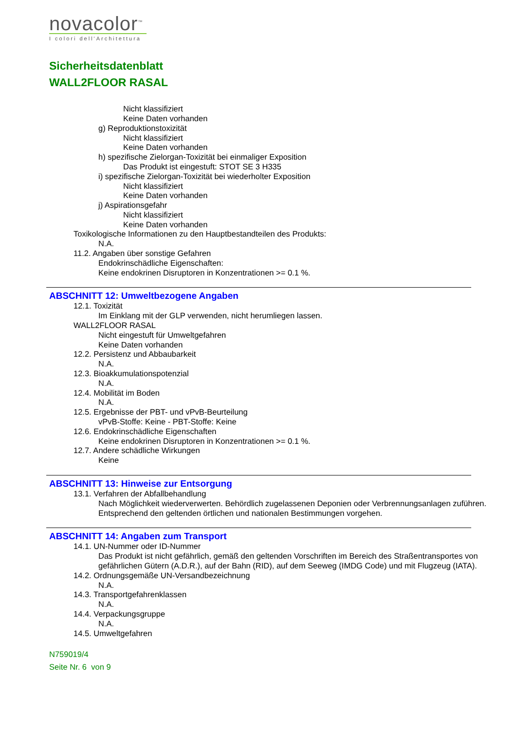novacolor<sup>™</sup>
I colori dell'Architettura
Sicherheitsdatenblatt
WALL2FLOOR RASAL
Nicht klassifiziert
Keine Daten vorhanden
g) Reproduktionstoxizität
Nicht klassifiziert
Keine Daten vorhanden
h) spezifische Zielorgan-Toxizität bei einmaliger Exposition
Das Produkt ist eingestuft: STOT SE 3 H335
i) spezifische Zielorgan-Toxizität bei wiederholter Exposition
Nicht klassifiziert
Keine Daten vorhanden
j) Aspirationsgefahr
Nicht klassifiziert
Keine Daten vorhanden
Toxikologische Informationen zu den Hauptbestandteilen des Produkts:
N.A.
11.2. Angaben über sonstige Gefahren
Endokrinschädliche Eigenschaften:
Keine endokrinen Disruptoren in Konzentrationen >= 0.1 %.
ABSCHNITT 12: Umweltbezogene Angaben
12.1. Toxizität
Im Einklang mit der GLP verwenden, nicht herumliegen lassen.
WALL2FLOOR RASAL
Nicht eingestuft für Umweltgefahren
Keine Daten vorhanden
12.2. Persistenz und Abbaubarkeit
N.A.
12.3. Bioakkumulationspotenzial
N.A.
12.4. Mobilität im Boden
N.A.
12.5. Ergebnisse der PBT- und vPvB-Beurteilung
vPvB-Stoffe: Keine - PBT-Stoffe: Keine
12.6. Endokrinschädliche Eigenschaften
Keine endokrinen Disruptoren in Konzentrationen >= 0.1 %.
12.7. Andere schädliche Wirkungen
Keine
ABSCHNITT 13: Hinweise zur Entsorgung
13.1. Verfahren der Abfallbehandlung
Nach Möglichkeit wiederverwerten. Behördlich zugelassenen Deponien oder Verbrennungsanlagen zuführen. Entsprechend den geltenden örtlichen und nationalen Bestimmungen vorgehen.
ABSCHNITT 14: Angaben zum Transport
14.1. UN-Nummer oder ID-Nummer
Das Produkt ist nicht gefährlich, gemäß den geltenden Vorschriften im Bereich des Straßentransportes von gefährlichen Gütern (A.D.R.), auf der Bahn (RID), auf dem Seeweg (IMDG Code) und mit Flugzeug (IATA).
14.2. Ordnungsgemäße UN-Versandbezeichnung
N.A.
14.3. Transportgefahrenklassen
N.A.
14.4. Verpackungsgruppe
N.A.
14.5. Umweltgefahren
N759019/4
Seite Nr. 6 von 9